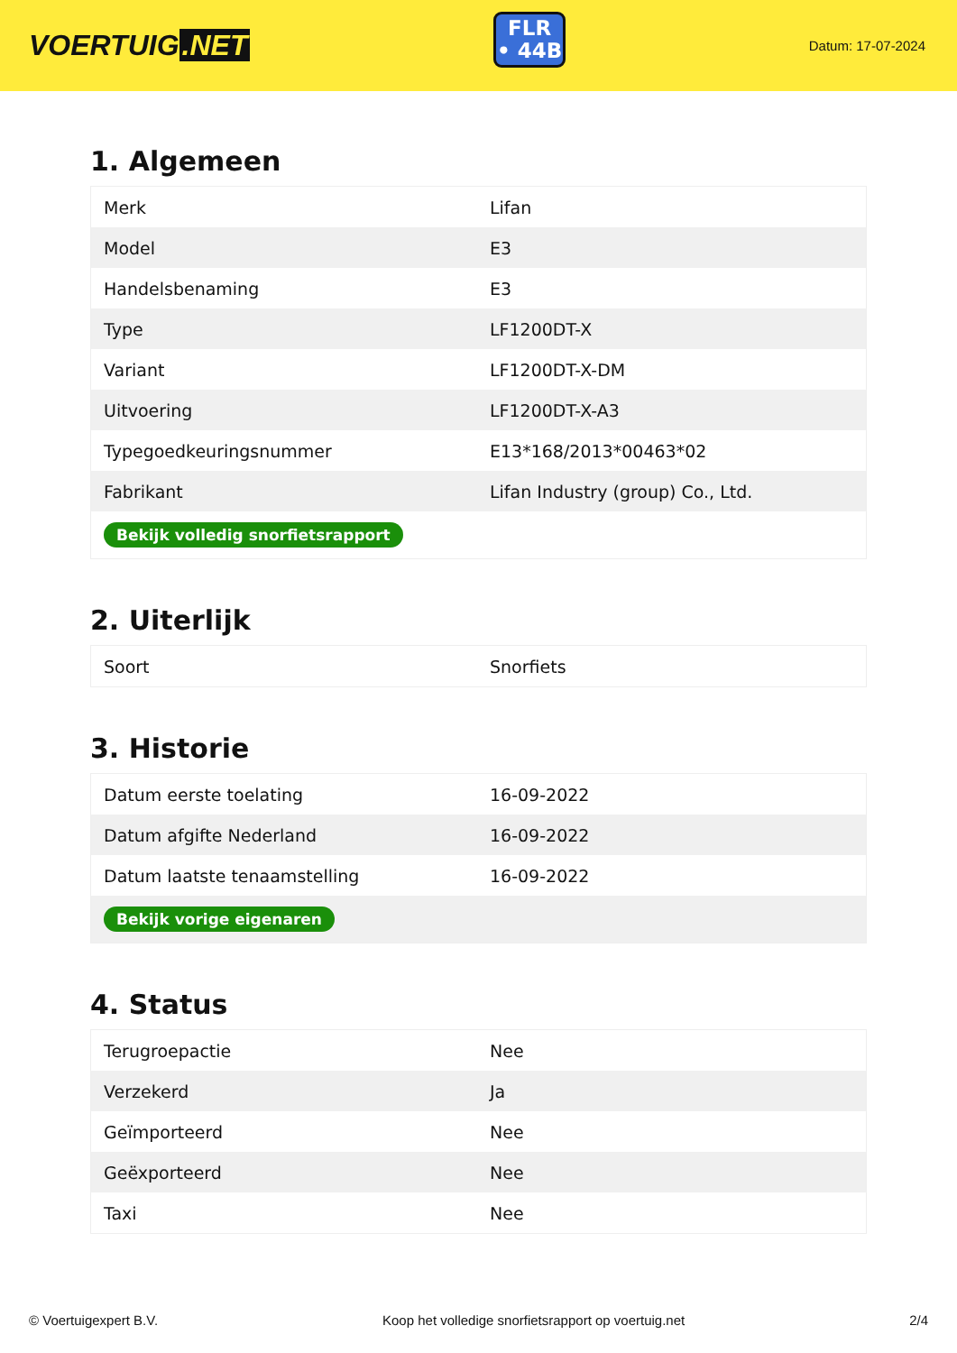VOERTUIG.NET
FLR
• 44B
Datum: 17-07-2024
1. Algemeen
| Merk | Lifan |
| Model | E3 |
| Handelsbenaming | E3 |
| Type | LF1200DT-X |
| Variant | LF1200DT-X-DM |
| Uitvoering | LF1200DT-X-A3 |
| Typegoedkeuringsnummer | E13*168/2013*00463*02 |
| Fabrikant | Lifan Industry (group) Co., Ltd. |
| Bekijk volledig snorfietsrapport | |
2. Uiterlijk
| Soort | Snorfiets |
3. Historie
| Datum eerste toelating | 16-09-2022 |
| Datum afgifte Nederland | 16-09-2022 |
| Datum laatste tenaamstelling | 16-09-2022 |
| Bekijk vorige eigenaren | |
4. Status
| Terugroepactie | Nee |
| Verzekerd | Ja |
| Geïmporteerd | Nee |
| Geëxporteerd | Nee |
| Taxi | Nee |
© Voertuigexpert B.V. Koop het volledige snorfietsrapport op voertuig.net 2/4